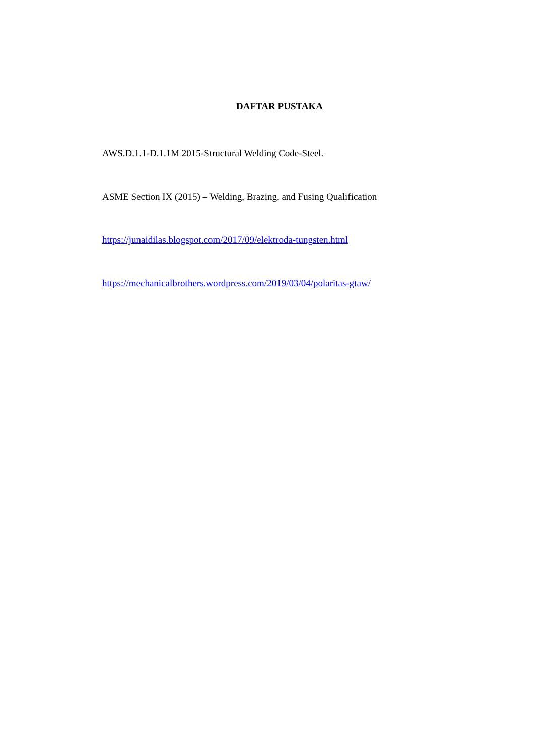DAFTAR PUSTAKA
AWS.D.1.1-D.1.1M 2015-Structural Welding Code-Steel.
ASME Section IX (2015) – Welding, Brazing, and Fusing Qualification
https://junaidilas.blogspot.com/2017/09/elektroda-tungsten.html
https://mechanicalbrothers.wordpress.com/2019/03/04/polaritas-gtaw/